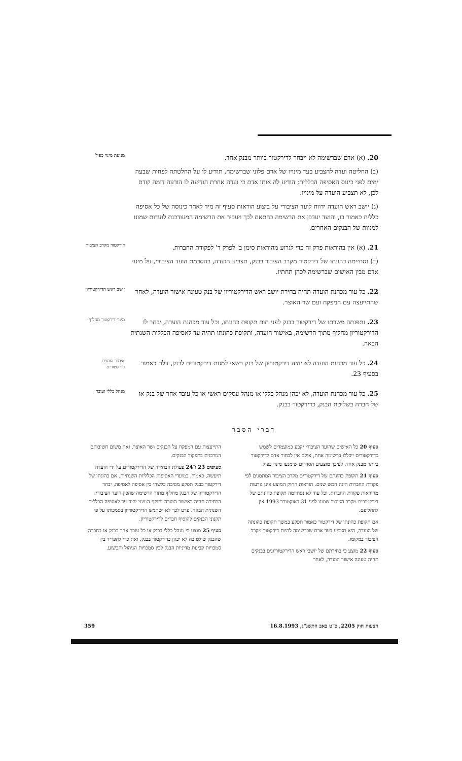20. (א) אדם שברשימה לא ייבחר לדירקטור ביותר מבנק אחד.
(ב) החליטה ועדה להצביע בעד מינויו של אדם פלוני שברשימה, תודיע לו על החלטתה לפחות שבעה ימים לפני כינוס האסיפה הכללית; הודיע לה אותו אדם כי ועדה אחרת הודיעה לו הודעה דומה קודם לכן, לא תצביע הועדה על מינויו.
(ג) יושב ראש הועדה ידווח לועד הציבורי על ביצוע הוראות סעיף זה מיד לאחר כינוסה של כל אסיפה כללית כאמור בו, והועד יעדכן את הרשימה בהתאם לכך ויעביר את הרשימה המעודכנת לועדות שמונו למניות של הבנקים האחרים.
מניעת מינוי כפול
21. (א) אין בהוראות פרק זה כדי לגרוע מהוראות סימן ב' לפרק ד' לפקודת החברות.
(ב) נסתיימה כהונתו של דירקטור מקרב הציבור בבנק, תצביע הועדה, בהסכמת הועד הציבורי, על מינוי אדם מבין האישים שברשימה לכהן תחתיו.
דירקטור מקרב הציבור
22. כל עוד מכהנת הועדה תהיה בחירת יושב ראש הדירקטוריון של בנק טעונה אישור הועדה, לאחר שהתייעצה עם המפקח ועם שר האוצר.
יושב ראש הדירקטוריון
23. נתפנתה משרתו של דירקטור בבנק לפני תום תקופת כהונתו, וכל עוד מכהנת הועדה, יבחר לו הדירקטוריון מחליף מתוך הרשימה, באישור הועדה, ותקופת כהונתו תהיה עד לאסיפה הכללית השנתית הבאה.
מינוי דירקטור מחליף
24. כל עוד מכהנת הועדה לא יהיה דירקטוריון של בנק רשאי למנות דירקטורים לבנק, זולת כאמור בסעיף 23.
איסור הוספת דירקטורים
25. כל עוד מכהנת הועדה, לא יכהן מנהל כללי או מנהל עסקים ראשי או כל עובד אחר של בנק או של חברה בשליטת הבנק, כדירקטור בבנק.
מנהל כללי ועובד
דברי הסבר
סעיף 20 כל האישים שהועד הציבורי יקבע כמועמדים לשמש כדירקטורים ייכללו ברשימה אחת, אולם אין לבחור אדם לדירקטור ביותר מבנק אחד. לפיכך מוצעים הסדרים שימנעו מינוי כפול.
סעיף 21 תקופת כהונתם של דירקטורים מקרב הציבור המתמנים לפי פקודת החברות הינה חמש שנים. הוראות החוק המוצע אינן גורעות מהוראות פקודת החברות, וכל עוד לא נסתיימה תקופת כהונתם של דירקטורים מקרב הציבור שמונו לפני 31 באוקטובר 1993 אין להחליפם.
אם תקופת כהונתו של דירקטור כאמור תפקע במשך תקופת כהונתה של הועדה, היא תצביע בעד אדם שברשימה להיות דירקטור מקרב הציבור במקומו.
סעיף 22 מוצע כי בחירתם של יושבי ראש הדירקטוריונים בבנקים תהיה טעונה אישור הועדה, לאחר
התייעצות עם המפקח על הבנקים ושר האוצר, זאת משום חשיבותם המרכזית בתפקוד הבנקים.
סעיפים 23 ו־24 פעולת הבחירה של הדירקטורים על ידי הועדה תיעשה, כאמור, במועדי האסיפות הכלליות השנתיות. אם כהונתו של דירקטור בבנק תפקע מסיבה כלשהי בין אסיפה לאסיפה, יבחר הדירקטוריון של הבנק מחליף מתוך הרשימה שהכין הועד הציבורי. הבחירה תהיה באישור הועדה ותוקף המינוי יהיה עד לאסיפה הכללית השנתית הבאה. פרט לכך לא ישתמש הדירקטוריון בסמכותו על פי תקנוני הבנקים להוסיף חברים לדירקטוריון.
סעיף 25 מוצע כי מנהל כללי בבנק או כל עובד אחר בבנק או בחברה שהבנק שולט בה לא יכהן כדירקטור בבנק, זאת כדי להפריד בין סמכויות קביעת מדיניות הבנק לבין סמכויות הניהול והביצוע.
הצעות חוק 2205, כ"ט באב התשנ"ג, 16.8.1993 359